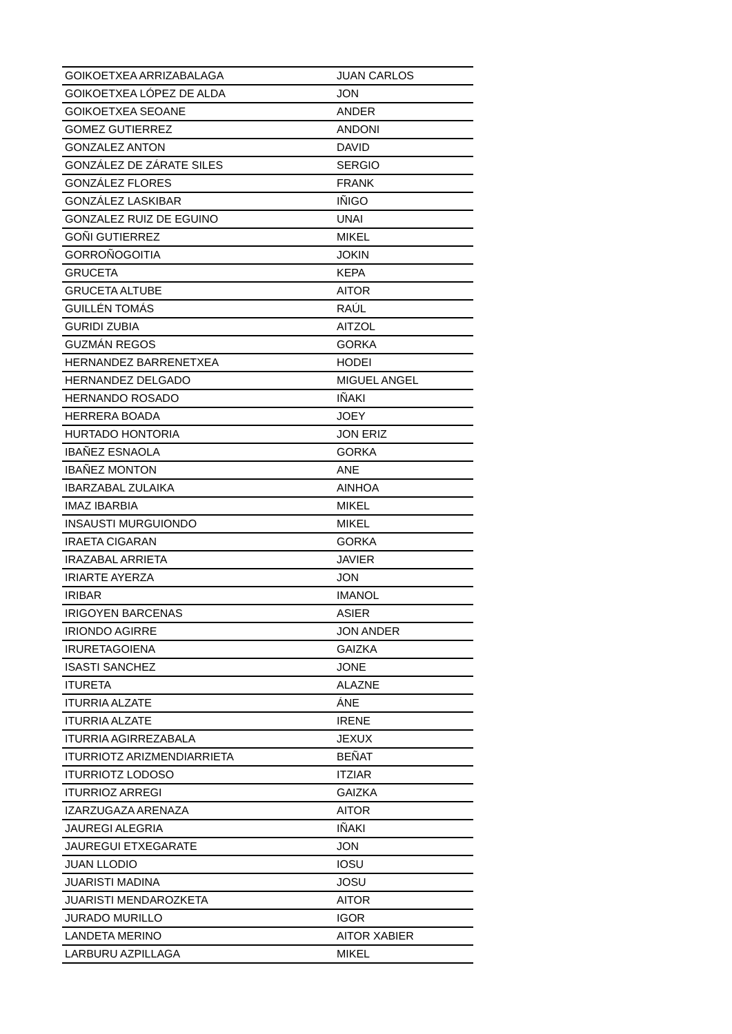| GOIKOETXEA ARRIZABALAGA | JUAN CARLOS |
| GOIKOETXEA LÓPEZ DE ALDA | JON |
| GOIKOETXEA SEOANE | ANDER |
| GOMEZ GUTIERREZ | ANDONI |
| GONZALEZ ANTON | DAVID |
| GONZÁLEZ DE ZÁRATE SILES | SERGIO |
| GONZÁLEZ FLORES | FRANK |
| GONZÁLEZ LASKIBAR | IÑIGO |
| GONZALEZ RUIZ DE EGUINO | UNAI |
| GOÑI GUTIERREZ | MIKEL |
| GORROÑOGOITIA | JOKIN |
| GRUCETA | KEPA |
| GRUCETA ALTUBE | AITOR |
| GUILLÉN TOMÁS | RAÚL |
| GURIDI ZUBIA | AITZOL |
| GUZMÁN REGOS | GORKA |
| HERNANDEZ BARRENETXEA | HODEI |
| HERNANDEZ DELGADO | MIGUEL ANGEL |
| HERNANDO ROSADO | IÑAKI |
| HERRERA BOADA | JOEY |
| HURTADO HONTORIA | JON ERIZ |
| IBAÑEZ ESNAOLA | GORKA |
| IBAÑEZ MONTON | ANE |
| IBARZABAL ZULAIKA | AINHOA |
| IMAZ IBARBIA | MIKEL |
| INSAUSTI MURGUIONDO | MIKEL |
| IRAETA CIGARAN | GORKA |
| IRAZABAL ARRIETA | JAVIER |
| IRIARTE AYERZA | JON |
| IRIBAR | IMANOL |
| IRIGOYEN BARCENAS | ASIER |
| IRIONDO AGIRRE | JON ANDER |
| IRURETAGOIENA | GAIZKA |
| ISASTI SANCHEZ | JONE |
| ITURETA | ALAZNE |
| ITURRIA ALZATE | ÁNE |
| ITURRIA ALZATE | IRENE |
| ITURRIA AGIRREZABALA | JEXUX |
| ITURRIOTZ ARIZMENDIARRIETA | BEÑAT |
| ITURRIOTZ LODOSO | ITZIAR |
| ITURRIOZ ARREGI | GAIZKA |
| IZARZUGAZA ARENAZA | AITOR |
| JAUREGI ALEGRIA | IÑAKI |
| JAUREGUI ETXEGARATE | JON |
| JUAN LLODIO | IOSU |
| JUARISTI MADINA | JOSU |
| JUARISTI MENDAROZKETA | AITOR |
| JURADO MURILLO | IGOR |
| LANDETA MERINO | AITOR XABIER |
| LARBURU AZPILLAGA | MIKEL |